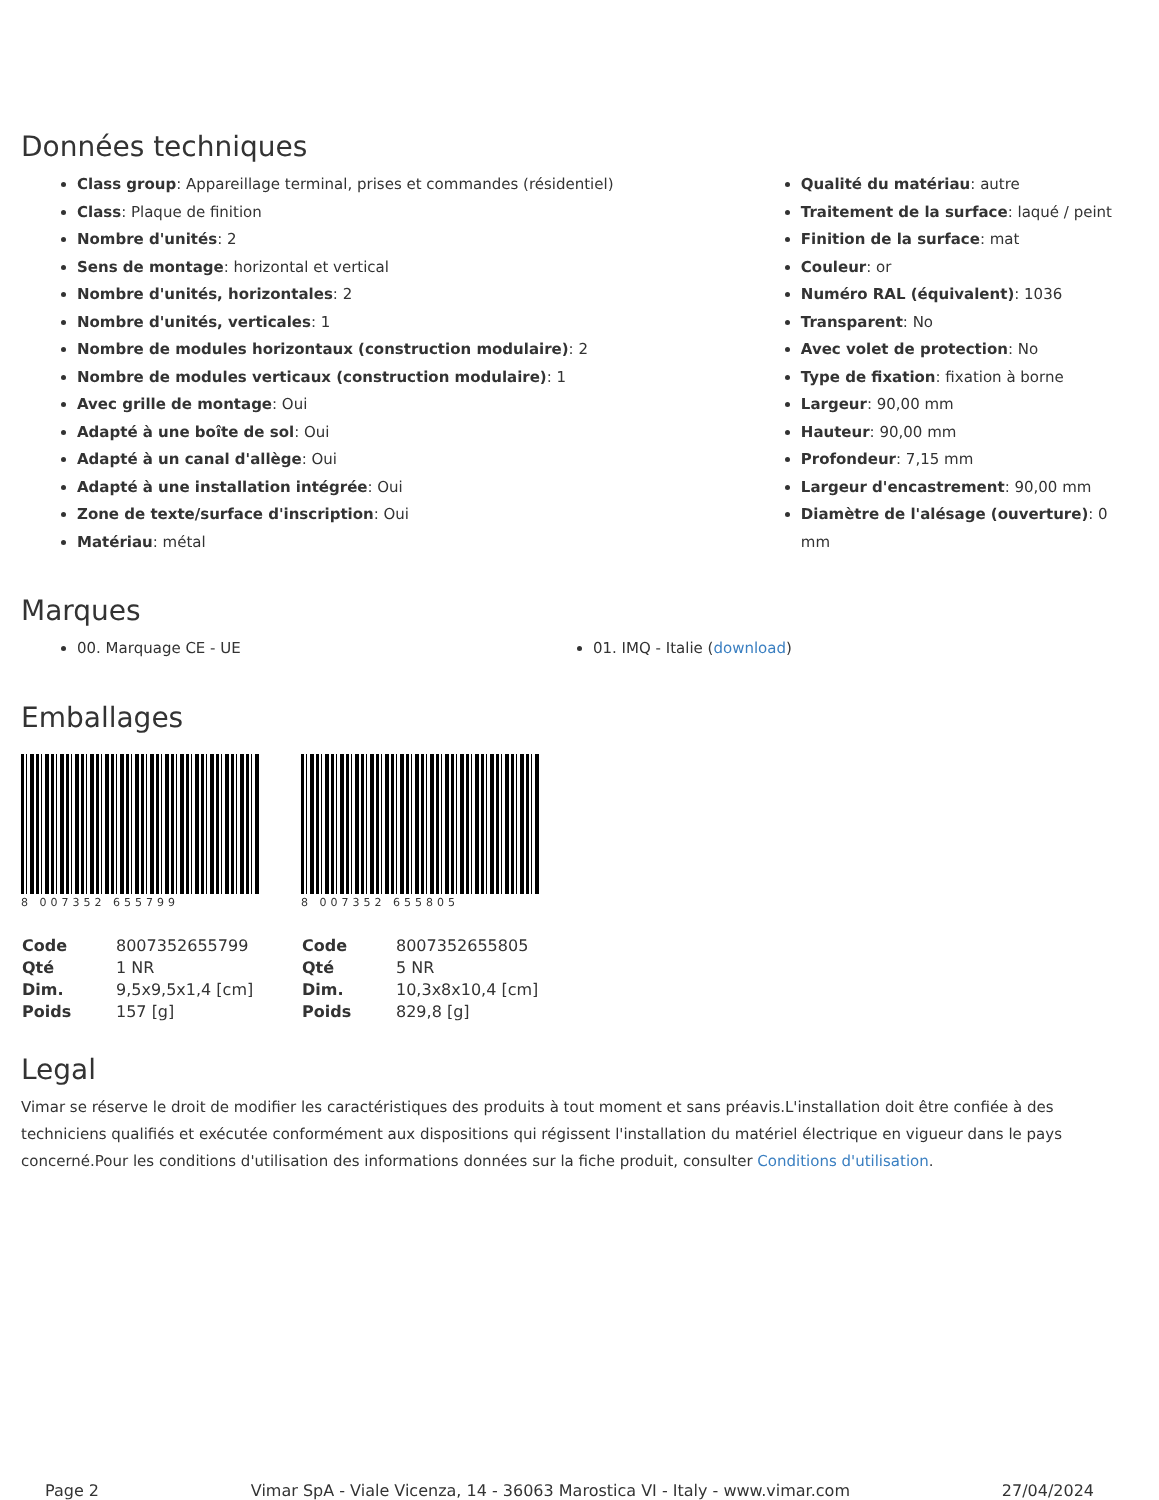Données techniques
Class group: Appareillage terminal, prises et commandes (résidentiel)
Class: Plaque de finition
Nombre d'unités: 2
Sens de montage: horizontal et vertical
Nombre d'unités, horizontales: 2
Nombre d'unités, verticales: 1
Nombre de modules horizontaux (construction modulaire): 2
Nombre de modules verticaux (construction modulaire): 1
Avec grille de montage: Oui
Adapté à une boîte de sol: Oui
Adapté à un canal d'allège: Oui
Adapté à une installation intégrée: Oui
Zone de texte/surface d'inscription: Oui
Matériau: métal
Qualité du matériau: autre
Traitement de la surface: laqué / peint
Finition de la surface: mat
Couleur: or
Numéro RAL (équivalent): 1036
Transparent: No
Avec volet de protection: No
Type de fixation: fixation à borne
Largeur: 90,00 mm
Hauteur: 90,00 mm
Profondeur: 7,15 mm
Largeur d'encastrement: 90,00 mm
Diamètre de l'alésage (ouverture): 0 mm
Marques
00. Marquage CE - UE 01. IMQ - Italie (download)
Emballages
8 007352 655799
| Code | 8007352655799 |
| Qté | 1 NR |
| Dim. | 9,5x9,5x1,4 [cm] |
| Poids | 157 [g] |
8 007352 655805
| Code | 8007352655805 |
| Qté | 5 NR |
| Dim. | 10,3x8x10,4 [cm] |
| Poids | 829,8 [g] |
Legal
Vimar se réserve le droit de modifier les caractéristiques des produits à tout moment et sans préavis.L'installation doit être confiée à des techniciens qualifiés et exécutée conformément aux dispositions qui régissent l'installation du matériel électrique en vigueur dans le pays concerné.Pour les conditions d'utilisation des informations données sur la fiche produit, consulter Conditions d'utilisation.
Page 2 Vimar SpA - Viale Vicenza, 14 - 36063 Marostica VI - Italy - www.vimar.com 27/04/2024